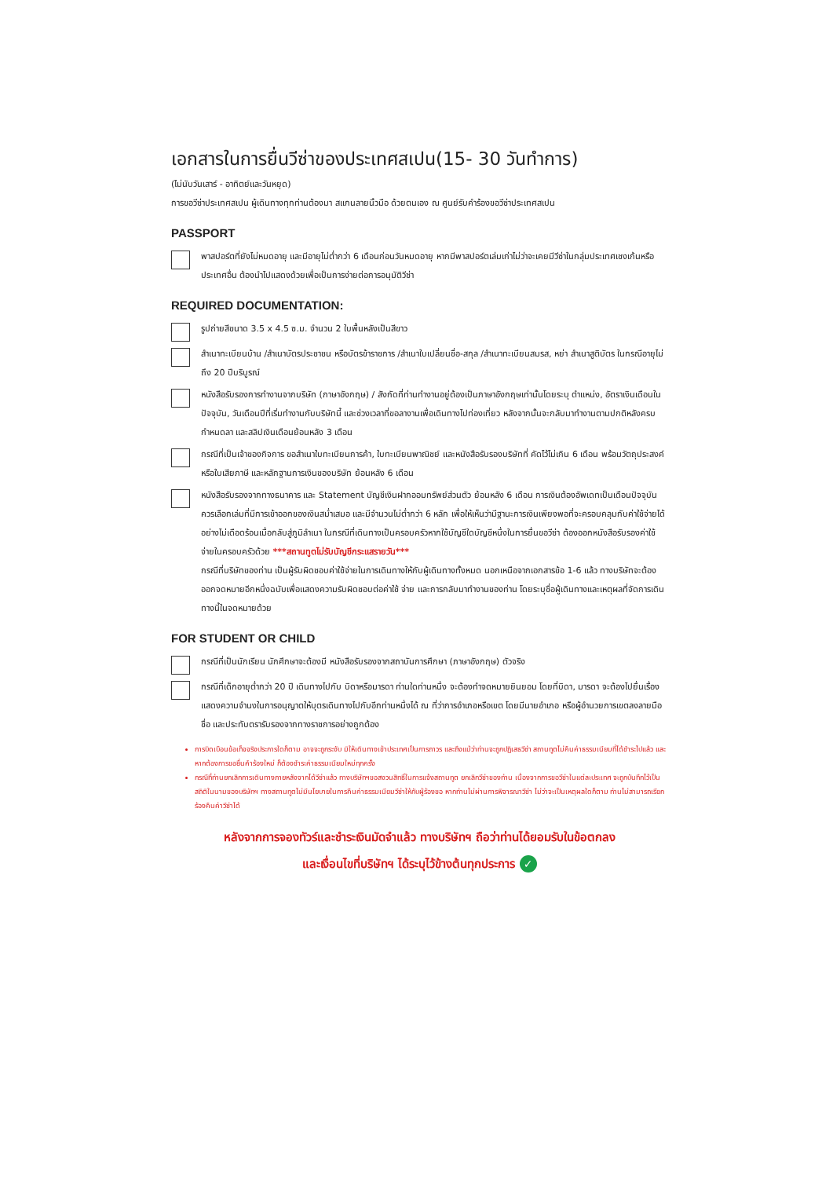เอกสารในการยื่นวีซ่าของประเทศสเปน(15- 30 วันทำการ)
(ไม่นับวันเสาร์ - อาทิตย์และวันหยุด)
การขอวีซ่าประเทศสเปน ผู้เดินทางทุกท่านต้องมา สแกนลายนิ้วมือ ด้วยตนเอง ณ ศูนย์รับคำร้องขอวีซ่าประเทศสเปน
PASSPORT
พาสปอร์ตที่ยังไม่หมดอายุ และมีอายุไม่ต่ำกว่า 6 เดือนก่อนวันหมดอายุ หากมีพาสปอร์ตเล่มเก่าไม่ว่าจะเคยมีวีซ่าในกลุ่มประเทศเชงเก้นหรือประเทศอื่น ต้องนำไปแสดงด้วยเพื่อเป็นการง่ายต่อการอนุมัติวีซ่า
REQUIRED DOCUMENTATION:
รูปถ่ายสีขนาด 3.5 x 4.5 ซ.ม. จำนวน 2 ใบพื้นหลังเป็นสีขาว
สำเนาทะเบียนบ้าน /สำเนาบัตรประชาชน หรือบัตรข้าราชการ /สำเนาใบเปลี่ยนชื่อ-สกุล /สำเนาทะเบียนสมรส, หย่า สำเนาสูติบัตร ในกรณีอายุไม่ถึง 20 ปีบริบูรณ์
หนังสือรับรองการทำงานจากบริษัท (ภาษาอังกฤษ) / สังกัดที่ท่านทำงานอยู่ต้องเป็นภาษาอังกฤษเท่านั้นโดยระบุ ตำแหน่ง, อัตราเงินเดือนในปัจจุบัน, วันเดือนปีที่เริ่มทำงานกับบริษัทนี้ และช่วงเวลาที่ขอลางานเพื่อเดินทางไปท่องเที่ยว หลังจากนั้นจะกลับมาทำงานตามปกติหลังครบกำหนดลา และสลิปเงินเดือนย้อนหลัง 3 เดือน
กรณีที่เป็นเจ้าของกิจการ ขอสำเนาใบทะเบียนการค้า, ใบทะเบียนพาณิชย์ และหนังสือรับรองบริษัทที่ คัดไว้ไม่เกิน 6 เดือน พร้อมวัตถุประสงค์ หรือใบเสียภาษี และหลักฐานการเงินของบริษัท ย้อนหลัง 6 เดือน
หนังสือรับรองจากทางธนาคาร และ Statement บัญชีเงินฝากออมทรัพย์ส่วนตัว ย้อนหลัง 6 เดือน การเงินต้องอัพเดทเป็นเดือนปัจจุบัน ควรเลือกเล่มที่มีการเข้าออกของเงินสม่ำเสมอ และมีจำนวนไม่ต่ำกว่า 6 หลัก เพื่อให้เห็นว่ามีฐานะการเงินเพียงพอที่จะครอบคลุมกับค่าใช้จ่ายได้อย่างไม่เดือดร้อนเมื่อกลับสู่ภูมิลำเนา ในกรณีที่เดินทางเป็นครอบครัวหากใช้บัญชีใดบัญชีหนึ่งในการยื่นขอวีซ่า ต้องออกหนังสือรับรองค่าใช้จ่ายในครอบครัวด้วย ***สถานทูตไม่รับบัญชีกระแสรายวัน***
กรณีที่บริษัทของท่าน เป็นผู้รับผิดชอบค่าใช้จ่ายในการเดินทางให้กับผู้เดินทางทั้งหมด นอกเหนือจากเอกสารข้อ 1-6 แล้ว ทางบริษัทจะต้องออกจดหมายอีกหนึ่งฉบับเพื่อแสดงความรับผิดชอบต่อค่าใช้ จ่าย และการกลับมาทำงานของท่าน โดยระบุชื่อผู้เดินทางและเหตุผลที่จัดการเดินทางนี้ในจดหมายด้วย
FOR STUDENT OR CHILD
กรณีที่เป็นนักเรียน นักศึกษาจะต้องมี หนังสือรับรองจากสถาบันการศึกษา (ภาษาอังกฤษ) ตัวจริง
กรณีที่เด็กอายุต่ำกว่า 20 ปี เดินทางไปกับ บิดาหรือมารดา ท่านใดท่านหนึ่ง จะต้องทำจดหมายยินยอม โดยที่บิดา, มารดา จะต้องไปยื่นเรื่องแสดงความจำนงในการอนุญาตให้บุตรเดินทางไปกับอีกท่านหนึ่งได้ ณ ที่ว่าการอำเภอหรือเขต โดยมีนายอำเภอ หรือผู้อำนวยการเขตลงลายมือชื่อ และประทับตรารับรองจากทางราชการอย่างถูกต้อง
การบิดเบือนข้อเท็จจริงประการใดก็ตาม อาจจะถูกระงับ มิให้เดินทางเข้าประเทศเป็นการถาวร และถึงแม้ว่าท่านจะถูกปฏิเสธวีซ่า สถานทูตไม่คืนค่าธรรมเนียมที่ได้ชำระไปแล้ว และหากต้องการขอยื่นคำร้องใหม่ ก็ต้องชำระค่าธรรมเนียมใหม่ทุกครั้ง
กรณีที่ท่านยกเลิกการเดินทางภายหลังจากได้วีซ่าแล้ว ทางบริษัทฯขอสงวนสิทธิ์ในการแจ้งสถานทูต ยกเลิกวีซ่าของท่าน เนื่องจากการขอวีซ่าในแต่ละประเทศ จะถูกบันทึกไว้เป็นสถิติในนามของบริษัทฯ ทางสถานทูตไม่มีนโยบายในการคืนค่าธรรมเนียมวีซ่าให้กับผู้ร้องขอ หากท่านไม่ผ่านการพิจารณาวีซ่า ไม่ว่าจะเป็นเหตุผลใดก็ตาม ท่านไม่สามารถเรียกร้องคืนค่าวีซ่าได้
หลังจากการจองทัวร์และชำระเงินมัดจำแล้ว ทางบริษัทฯ ถือว่าท่านได้ยอมรับในข้อตกลง
และเงื่อนไขที่บริษัทฯ ได้ระบุไว้ข้างต้นทุกประการ ✓